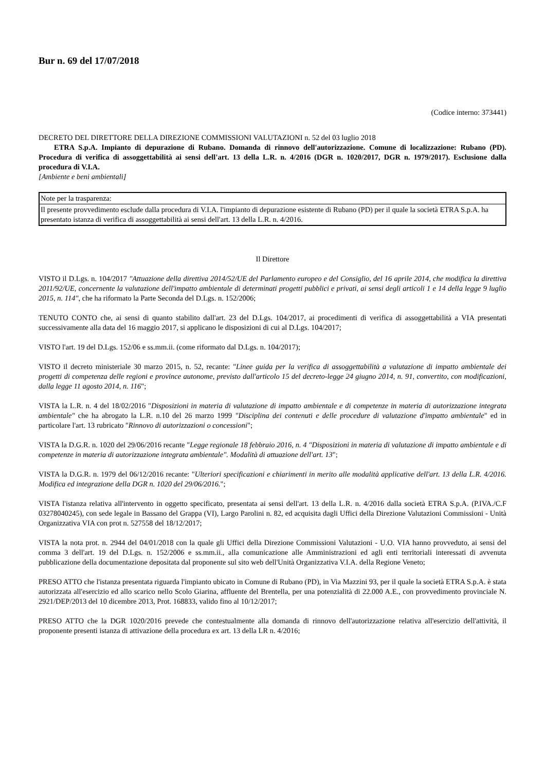Bur n. 69 del 17/07/2018
(Codice interno: 373441)
DECRETO DEL DIRETTORE DELLA DIREZIONE COMMISSIONI VALUTAZIONI n. 52 del 03 luglio 2018
ETRA S.p.A. Impianto di depurazione di Rubano. Domanda di rinnovo dell'autorizzazione. Comune di localizzazione: Rubano (PD). Procedura di verifica di assoggettabilità ai sensi dell'art. 13 della L.R. n. 4/2016 (DGR n. 1020/2017, DGR n. 1979/2017). Esclusione dalla procedura di V.I.A.
[Ambiente e beni ambientali]
| Note per la trasparenza: |
| Il presente provvedimento esclude dalla procedura di V.I.A. l'impianto di depurazione esistente di Rubano (PD) per il quale la società ETRA S.p.A. ha presentato istanza di verifica di assoggettabilità ai sensi dell'art. 13 della L.R. n. 4/2016. |
Il Direttore
VISTO il D.Lgs. n. 104/2017 "Attuazione della direttiva 2014/52/UE del Parlamento europeo e del Consiglio, del 16 aprile 2014, che modifica la direttiva 2011/92/UE, concernente la valutazione dell'impatto ambientale di determinati progetti pubblici e privati, ai sensi degli articoli 1 e 14 della legge 9 luglio 2015, n. 114", che ha riformato la Parte Seconda del D.Lgs. n. 152/2006;
TENUTO CONTO che, ai sensi di quanto stabilito dall'art. 23 del D.Lgs. 104/2017, ai procedimenti di verifica di assoggettabilità a VIA presentati successivamente alla data del 16 maggio 2017, si applicano le disposizioni di cui al D.Lgs. 104/2017;
VISTO l'art. 19 del D.Lgs. 152/06 e ss.mm.ii. (come riformato dal D.Lgs. n. 104/2017);
VISTO il decreto ministeriale 30 marzo 2015, n. 52, recante: "Linee guida per la verifica di assoggettabilità a valutazione di impatto ambientale dei progetti di competenza delle regioni e province autonome, previsto dall'articolo 15 del decreto-legge 24 giugno 2014, n. 91, convertito, con modificazioni, dalla legge 11 agosto 2014, n. 116";
VISTA la L.R. n. 4 del 18/02/2016 "Disposizioni in materia di valutazione di impatto ambientale e di competenze in materia di autorizzazione integrata ambientale" che ha abrogato la L.R. n.10 del 26 marzo 1999 "Disciplina dei contenuti e delle procedure di valutazione d'impatto ambientale" ed in particolare l'art. 13 rubricato "Rinnovo di autorizzazioni o concessioni";
VISTA la D.G.R. n. 1020 del 29/06/2016 recante "Legge regionale 18 febbraio 2016, n. 4 "Disposizioni in materia di valutazione di impatto ambientale e di competenze in materia di autorizzazione integrata ambientale". Modalità di attuazione dell'art. 13";
VISTA la D.G.R. n. 1979 del 06/12/2016 recante: "Ulteriori specificazioni e chiarimenti in merito alle modalità applicative dell'art. 13 della L.R. 4/2016. Modifica ed integrazione della DGR n. 1020 del 29/06/2016.";
VISTA l'istanza relativa all'intervento in oggetto specificato, presentata ai sensi dell'art. 13 della L.R. n. 4/2016 dalla società ETRA S.p.A. (P.IVA./C.F 03278040245), con sede legale in Bassano del Grappa (VI), Largo Parolini n. 82, ed acquisita dagli Uffici della Direzione Valutazioni Commissioni - Unità Organizzativa VIA con prot n. 527558 del 18/12/2017;
VISTA la nota prot. n. 2944 del 04/01/2018 con la quale gli Uffici della Direzione Commissioni Valutazioni - U.O. VIA hanno provveduto, ai sensi del comma 3 dell'art. 19 del D.Lgs. n. 152/2006 e ss.mm.ii., alla comunicazione alle Amministrazioni ed agli enti territoriali interessati di avvenuta pubblicazione della documentazione depositata dal proponente sul sito web dell'Unità Organizzativa V.I.A. della Regione Veneto;
PRESO ATTO che l'istanza presentata riguarda l'impianto ubicato in Comune di Rubano (PD), in Via Mazzini 93, per il quale la società ETRA S.p.A. è stata autorizzata all'esercizio ed allo scarico nello Scolo Giarina, affluente del Brentella, per una potenzialità di 22.000 A.E., con provvedimento provinciale N. 2921/DEP/2013 del 10 dicembre 2013, Prot. 168833, valido fino al 10/12/2017;
PRESO ATTO che la DGR 1020/2016 prevede che contestualmente alla domanda di rinnovo dell'autorizzazione relativa all'esercizio dell'attività, il proponente presenti istanza di attivazione della procedura ex art. 13 della LR n. 4/2016;